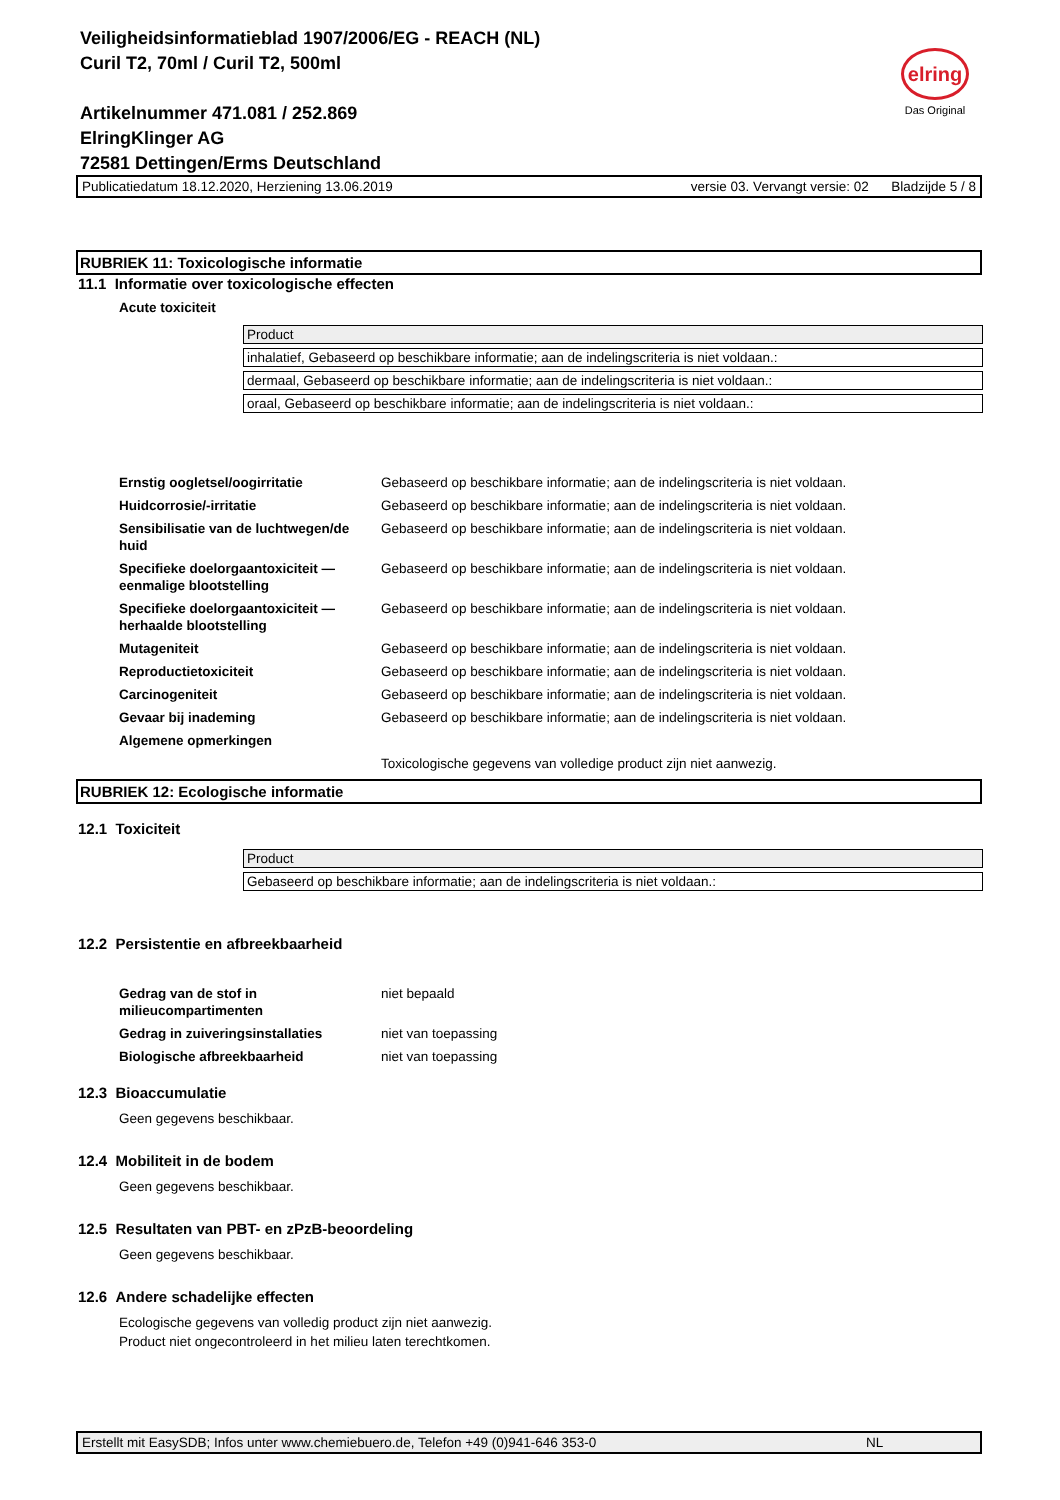Veiligheidsinformatieblad 1907/2006/EG - REACH (NL)
Curil T2, 70ml / Curil T2, 500ml
Artikelnummer 471.081 / 252.869
ElringKlinger AG
72581 Dettingen/Erms Deutschland
elring
Das Original
Publicatiedatum 18.12.2020, Herziening 13.06.2019 versie 03. Vervangt versie: 02 Bladzijde 5 / 8
RUBRIEK 11: Toxicologische informatie
11.1 Informatie over toxicologische effecten
Acute toxiciteit
| Product |
| inhalatief, Gebaseerd op beschikbare informatie; aan de indelingscriteria is niet voldaan.: |
| dermaal, Gebaseerd op beschikbare informatie; aan de indelingscriteria is niet voldaan.: |
| oraal, Gebaseerd op beschikbare informatie; aan de indelingscriteria is niet voldaan.: |
| Ernstig oogletsel/oogirritatie | Gebaseerd op beschikbare informatie; aan de indelingscriteria is niet voldaan. |
| Huidcorrosie/-irritatie | Gebaseerd op beschikbare informatie; aan de indelingscriteria is niet voldaan. |
| Sensibilisatie van de luchtwegen/de huid | Gebaseerd op beschikbare informatie; aan de indelingscriteria is niet voldaan. |
| Specifieke doelorgaantoxiciteit — eenmalige blootstelling | Gebaseerd op beschikbare informatie; aan de indelingscriteria is niet voldaan. |
| Specifieke doelorgaantoxiciteit — herhaalde blootstelling | Gebaseerd op beschikbare informatie; aan de indelingscriteria is niet voldaan. |
| Mutageniteit | Gebaseerd op beschikbare informatie; aan de indelingscriteria is niet voldaan. |
| Reproductietoxiciteit | Gebaseerd op beschikbare informatie; aan de indelingscriteria is niet voldaan. |
| Carcinogeniteit | Gebaseerd op beschikbare informatie; aan de indelingscriteria is niet voldaan. |
| Gevaar bij inademing | Gebaseerd op beschikbare informatie; aan de indelingscriteria is niet voldaan. |
| Algemene opmerkingen | |
| | Toxicologische gegevens van volledige product zijn niet aanwezig. |
RUBRIEK 12: Ecologische informatie
12.1 Toxiciteit
| Product |
| Gebaseerd op beschikbare informatie; aan de indelingscriteria is niet voldaan.: |
12.2 Persistentie en afbreekbaarheid
| Gedrag van de stof in milieucompartimenten | niet bepaald |
| Gedrag in zuiveringsinstallaties | niet van toepassing |
| Biologische afbreekbaarheid | niet van toepassing |
12.3 Bioaccumulatie
Geen gegevens beschikbaar.
12.4 Mobiliteit in de bodem
Geen gegevens beschikbaar.
12.5 Resultaten van PBT- en zPzB-beoordeling
Geen gegevens beschikbaar.
12.6 Andere schadelijke effecten
Ecologische gegevens van volledig product zijn niet aanwezig.
Product niet ongecontroleerd in het milieu laten terechtkomen.
Erstellt mit EasySDB; Infos unter www.chemiebuero.de, Telefon +49 (0)941-646 353-0 NL